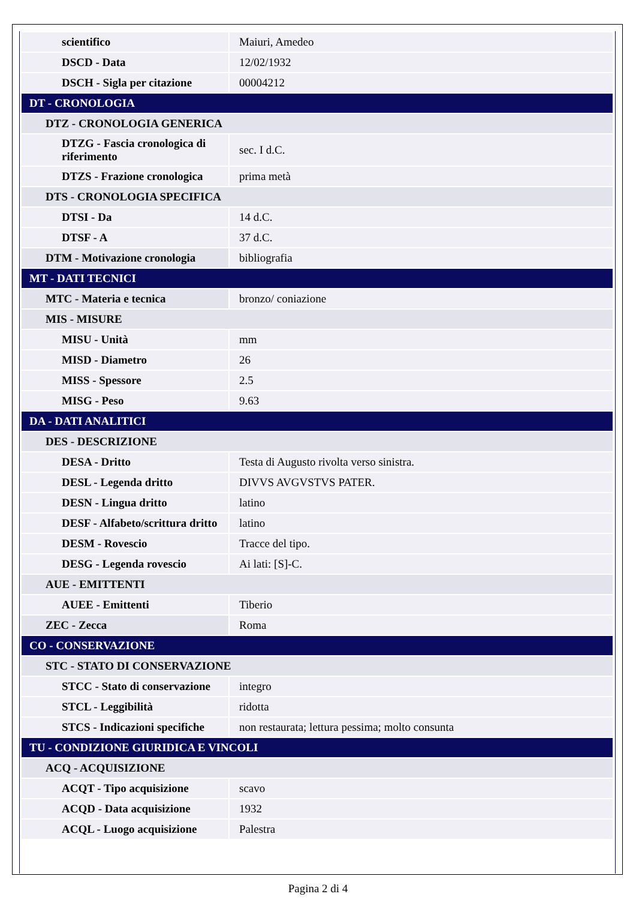| scientifico | Maiuri, Amedeo |
| DSCD - Data | 12/02/1932 |
| DSCH - Sigla per citazione | 00004212 |
| DT - CRONOLOGIA | |
| DTZ - CRONOLOGIA GENERICA | |
| DTZG - Fascia cronologica di riferimento | sec. I d.C. |
| DTZS - Frazione cronologica | prima metà |
| DTS - CRONOLOGIA SPECIFICA | |
| DTSI - Da | 14 d.C. |
| DTSF - A | 37 d.C. |
| DTM - Motivazione cronologia | bibliografia |
| MT - DATI TECNICI | |
| MTC - Materia e tecnica | bronzo/ coniazione |
| MIS - MISURE | |
| MISU - Unità | mm |
| MISD - Diametro | 26 |
| MISS - Spessore | 2.5 |
| MISG - Peso | 9.63 |
| DA - DATI ANALITICI | |
| DES - DESCRIZIONE | |
| DESA - Dritto | Testa di Augusto rivolta verso sinistra. |
| DESL - Legenda dritto | DIVVS AVGVSTVS PATER. |
| DESN - Lingua dritto | latino |
| DESF - Alfabeto/scrittura dritto | latino |
| DESM - Rovescio | Tracce del tipo. |
| DESG - Legenda rovescio | Ai lati: [S]-C. |
| AUE - EMITTENTI | |
| AUEE - Emittenti | Tiberio |
| ZEC - Zecca | Roma |
| CO - CONSERVAZIONE | |
| STC - STATO DI CONSERVAZIONE | |
| STCC - Stato di conservazione | integro |
| STCL - Leggibilità | ridotta |
| STCS - Indicazioni specifiche | non restaurata; lettura pessima; molto consunta |
| TU - CONDIZIONE GIURIDICA E VINCOLI | |
| ACQ - ACQUISIZIONE | |
| ACQT - Tipo acquisizione | scavo |
| ACQD - Data acquisizione | 1932 |
| ACQL - Luogo acquisizione | Palestra |
Pagina 2 di 4